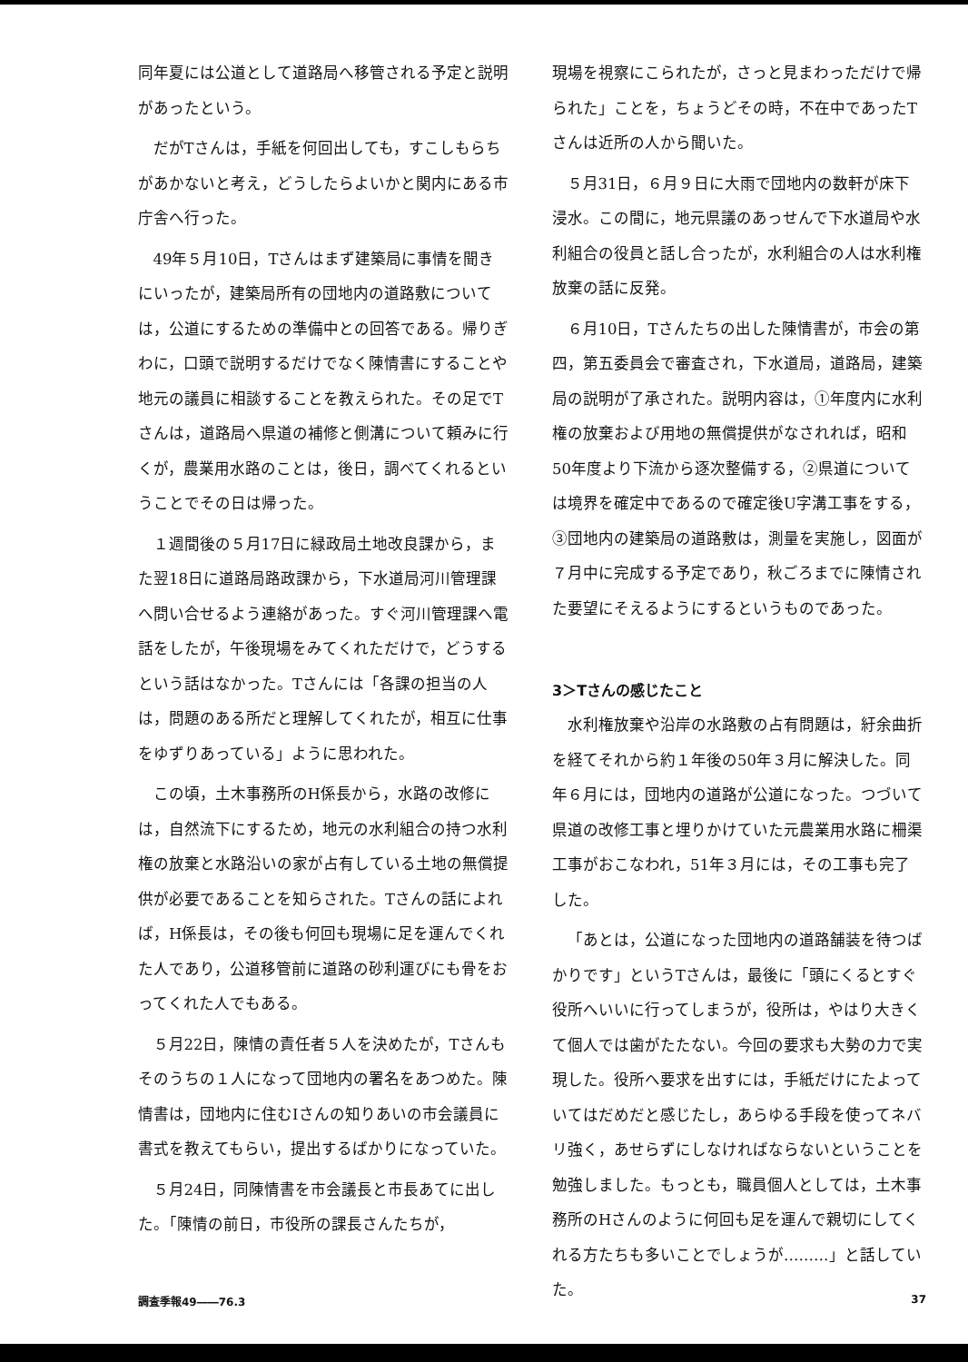同年夏には公道として道路局へ移管される予定と説明があったという。
だがTさんは，手紙を何回出しても，すこしもらちがあかないと考え，どうしたらよいかと関内にある市庁舎へ行った。
49年５月10日，Tさんはまず建築局に事情を聞きにいったが，建築局所有の団地内の道路敷については，公道にするための準備中との回答である。帰りぎわに，口頭で説明するだけでなく陳情書にすることや地元の議員に相談することを教えられた。その足でTさんは，道路局へ県道の補修と側溝について頼みに行くが，農業用水路のことは，後日，調べてくれるということでその日は帰った。
１週間後の５月17日に緑政局土地改良課から，また翌18日に道路局路政課から，下水道局河川管理課へ問い合せるよう連絡があった。すぐ河川管理課へ電話をしたが，午後現場をみてくれただけで，どうするという話はなかった。Tさんには「各課の担当の人は，問題のある所だと理解してくれたが，相互に仕事をゆずりあっている」ように思われた。
この頃，土木事務所のH係長から，水路の改修には，自然流下にするため，地元の水利組合の持つ水利権の放棄と水路沿いの家が占有している土地の無償提供が必要であることを知らされた。Tさんの話によれば，H係長は，その後も何回も現場に足を運んでくれた人であり，公道移管前に道路の砂利運びにも骨をおってくれた人でもある。
５月22日，陳情の責任者５人を決めたが，Tさんもそのうちの１人になって団地内の署名をあつめた。陳情書は，団地内に住むIさんの知りあいの市会議員に書式を教えてもらい，提出するばかりになっていた。
５月24日，同陳情書を市会議長と市長あてに出した。「陳情の前日，市役所の課長さんたちが，
現場を視察にこられたが，さっと見まわっただけで帰られた」ことを，ちょうどその時，不在中であったTさんは近所の人から聞いた。
５月31日，６月９日に大雨で団地内の数軒が床下浸水。この間に，地元県議のあっせんで下水道局や水利組合の役員と話し合ったが，水利組合の人は水利権放棄の話に反発。
６月10日，Tさんたちの出した陳情書が，市会の第四，第五委員会で審査され，下水道局，道路局，建築局の説明が了承された。説明内容は，①年度内に水利権の放棄および用地の無償提供がなされれば，昭和50年度より下流から逐次整備する，②県道については境界を確定中であるので確定後U字溝工事をする，③団地内の建築局の道路敷は，測量を実施し，図面が７月中に完成する予定であり，秋ごろまでに陳情された要望にそえるようにするというものであった。
3＞Tさんの感じたこと
水利権放棄や沿岸の水路敷の占有問題は，紆余曲折を経てそれから約１年後の50年３月に解決した。同年６月には，団地内の道路が公道になった。つづいて県道の改修工事と埋りかけていた元農業用水路に柵渠工事がおこなわれ，51年３月には，その工事も完了した。
「あとは，公道になった団地内の道路舗装を待つばかりです」というTさんは，最後に「頭にくるとすぐ役所へいいに行ってしまうが，役所は，やはり大きくて個人では歯がたたない。今回の要求も大勢の力で実現した。役所へ要求を出すには，手紙だけにたよっていてはだめだと感じたし，あらゆる手段を使ってネバリ強く，あせらずにしなければならないということを勉強しました。もっとも，職員個人としては，土木事務所のHさんのように何回も足を運んで親切にしてくれる方たちも多いことでしょうが………」と話していた。
調査季報49――76.3 37